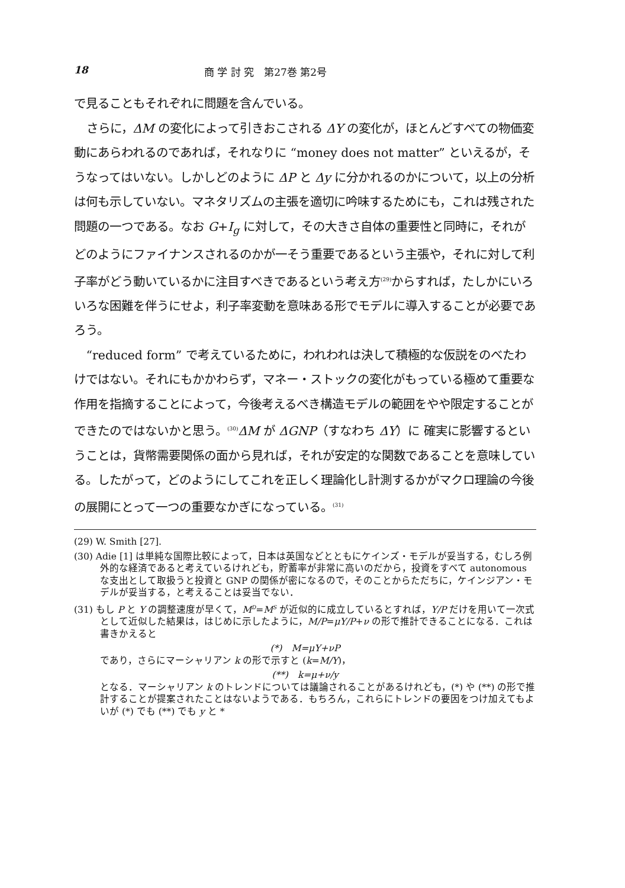18 商 学 討 究　第27巻 第2号
で見ることもそれぞれに問題を含んでいる。
さらに，ΔM の変化によって引きおこされる ΔY の変化が，ほとんどすべての物価変動にあらわれるのであれば，それなりに “money does not matter” といえるが，そうなってはいない。しかしどのように ΔP と Δy に分かれるのかについて，以上の分析は何も示していない。マネタリズムの主張を適切に吟味するためにも，これは残された問題の一つである。なお G+I<sub>g</sub> に対して，その大きさ自体の重要性と同時に，それがどのようにファイナンスされるのかが一そう重要であるという主張や，それに対して利子率がどう動いているかに注目すべきであるという考え方<sup>(29)</sup>からすれば，たしかにいろいろな困難を伴うにせよ，利子率変動を意味ある形でモデルに導入することが必要であろう。
“reduced form” で考えているために，われわれは決して積極的な仮説をのべたわけではない。それにもかかわらず，マネー・ストックの変化がもっている極めて重要な作用を指摘することによって，今後考えるべき構造モデルの範囲をやや限定することができたのではないかと思う。<sup>(30)</sup>ΔM が ΔGNP（すなわち ΔY）に 確実に影響するということは，貨幣需要関係の面から見れば，それが安定的な関数であることを意味している。したがって，どのようにしてこれを正しく理論化し計測するかがマクロ理論の今後の展開にとって一つの重要なかぎになっている。<sup>(31)</sup>
(29) W. Smith [27].
(30) Adie [1] は単純な国際比較によって，日本は英国などとともにケインズ・モデルが妥当する，むしろ例外的な経済であると考えているけれども，貯蓄率が非常に高いのだから，投資をすべて autonomous な支出として取扱うと投資と GNP の関係が密になるので，そのことからただちに，ケインジアン・モデルが妥当する，と考えることは妥当でない．
(31) もし P と Y の調整速度が早くて，M<sup>D</sup>=M<sup>S</sup> が近似的に成立しているとすれば，Y/P だけを用いて一次式として近似した結果は，はじめに示したように，M/P=μY/P+ν の形で推計できることになる．これは書きかえると
(*)　M=μY+νP
であり，さらにマーシャリアン k の形で示すと (k=M/Y)，
(**)　k=μ+ν/y
となる．マーシャリアン k のトレンドについては議論されることがあるけれども，(*) や (**) の形で推計することが提案されたことはないようである．もちろん，これらにトレンドの要因をつけ加えてもよいが (*) でも (**) でも y と *